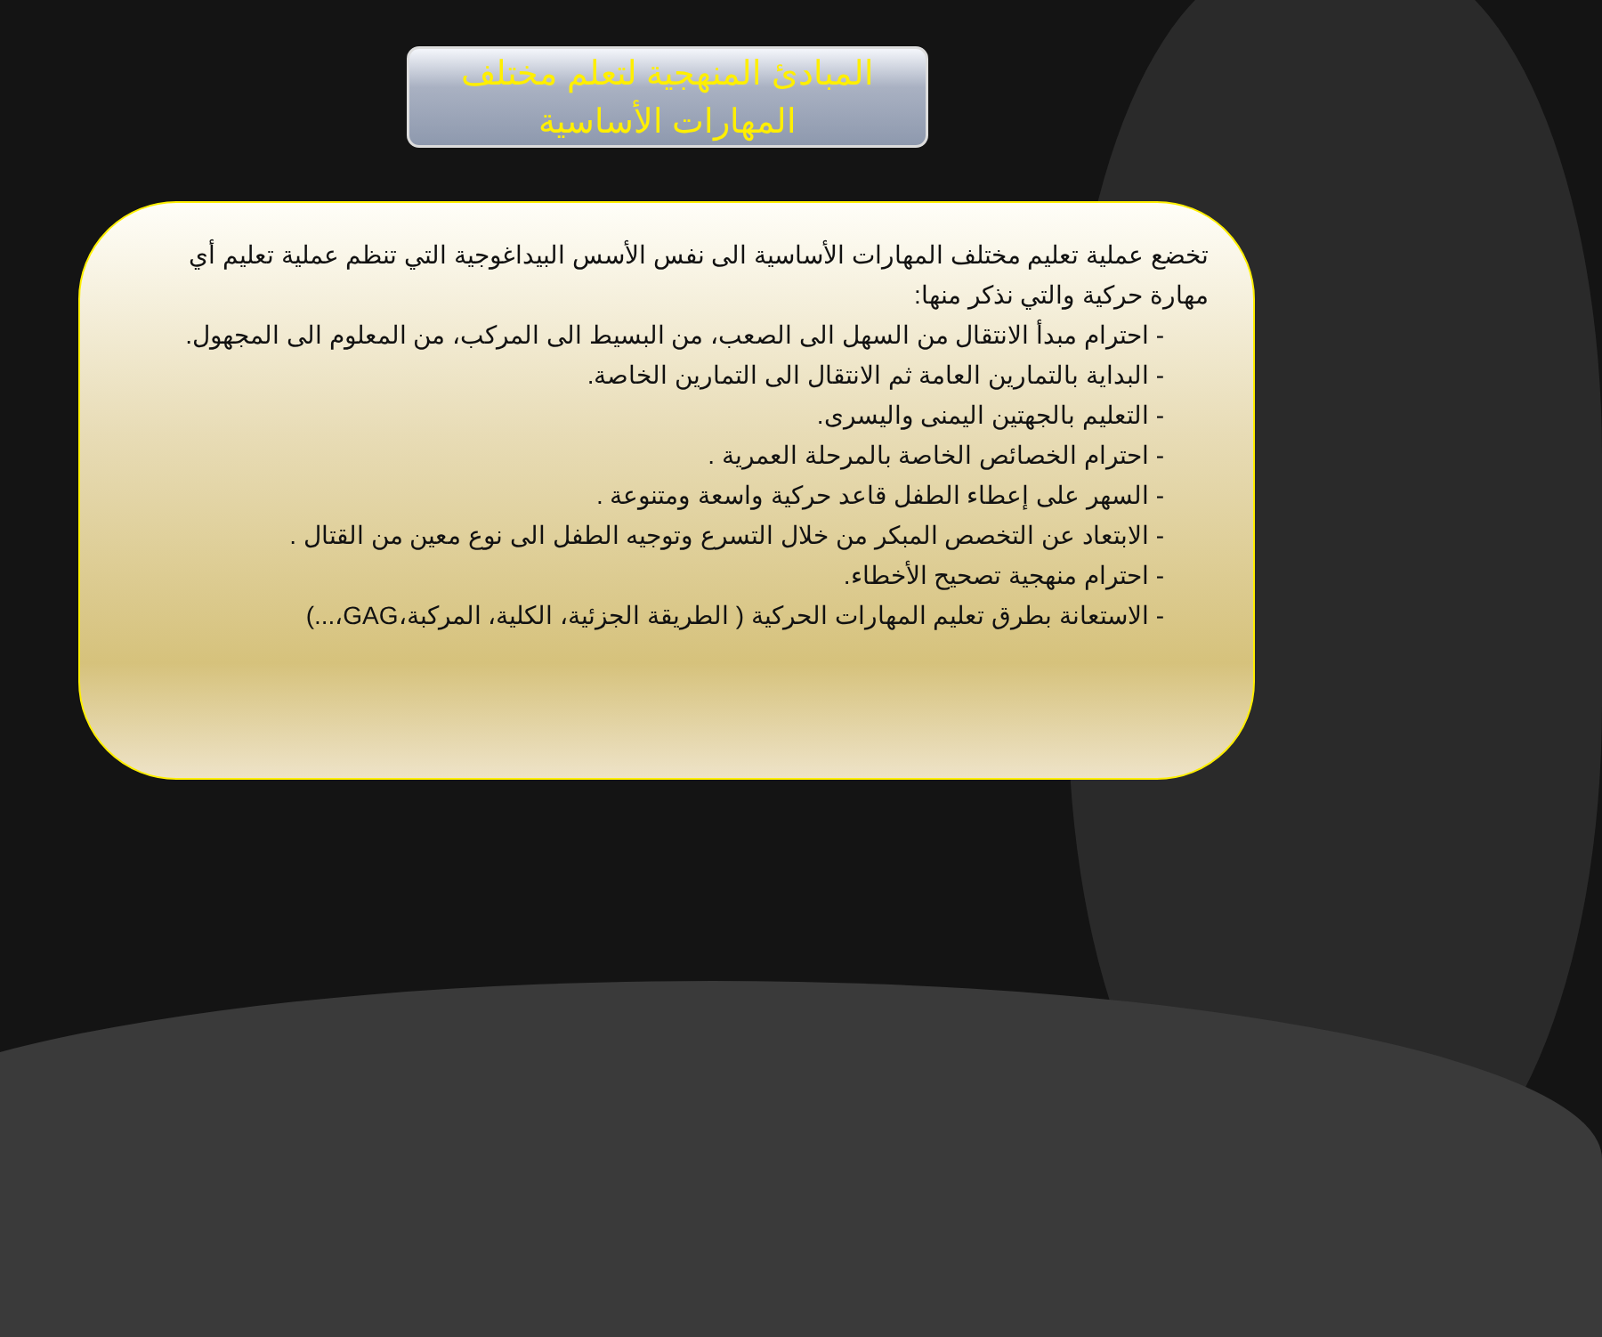المبادئ المنهجية لتعلم مختلف
المهارات الأساسية
تخضع عملية تعليم مختلف المهارات الأساسية الى نفس الأسس البيداغوجية التي تنظم عملية تعليم أي مهارة حركية والتي نذكر منها:
- احترام مبدأ الانتقال من السهل الى الصعب، من البسيط الى المركب، من المعلوم الى المجهول.
- البداية بالتمارين العامة ثم الانتقال الى التمارين الخاصة.
- التعليم بالجهتين اليمنى واليسرى.
- احترام الخصائص الخاصة بالمرحلة العمرية .
- السهر على إعطاء الطفل قاعد حركية واسعة ومتنوعة .
- الابتعاد عن التخصص المبكر من خلال التسرع وتوجيه الطفل الى نوع معين من القتال .
- احترام منهجية تصحيح الأخطاء.
- الاستعانة بطرق تعليم المهارات الحركية ( الطريقة الجزئية، الكلية، المركبة،GAG،...)